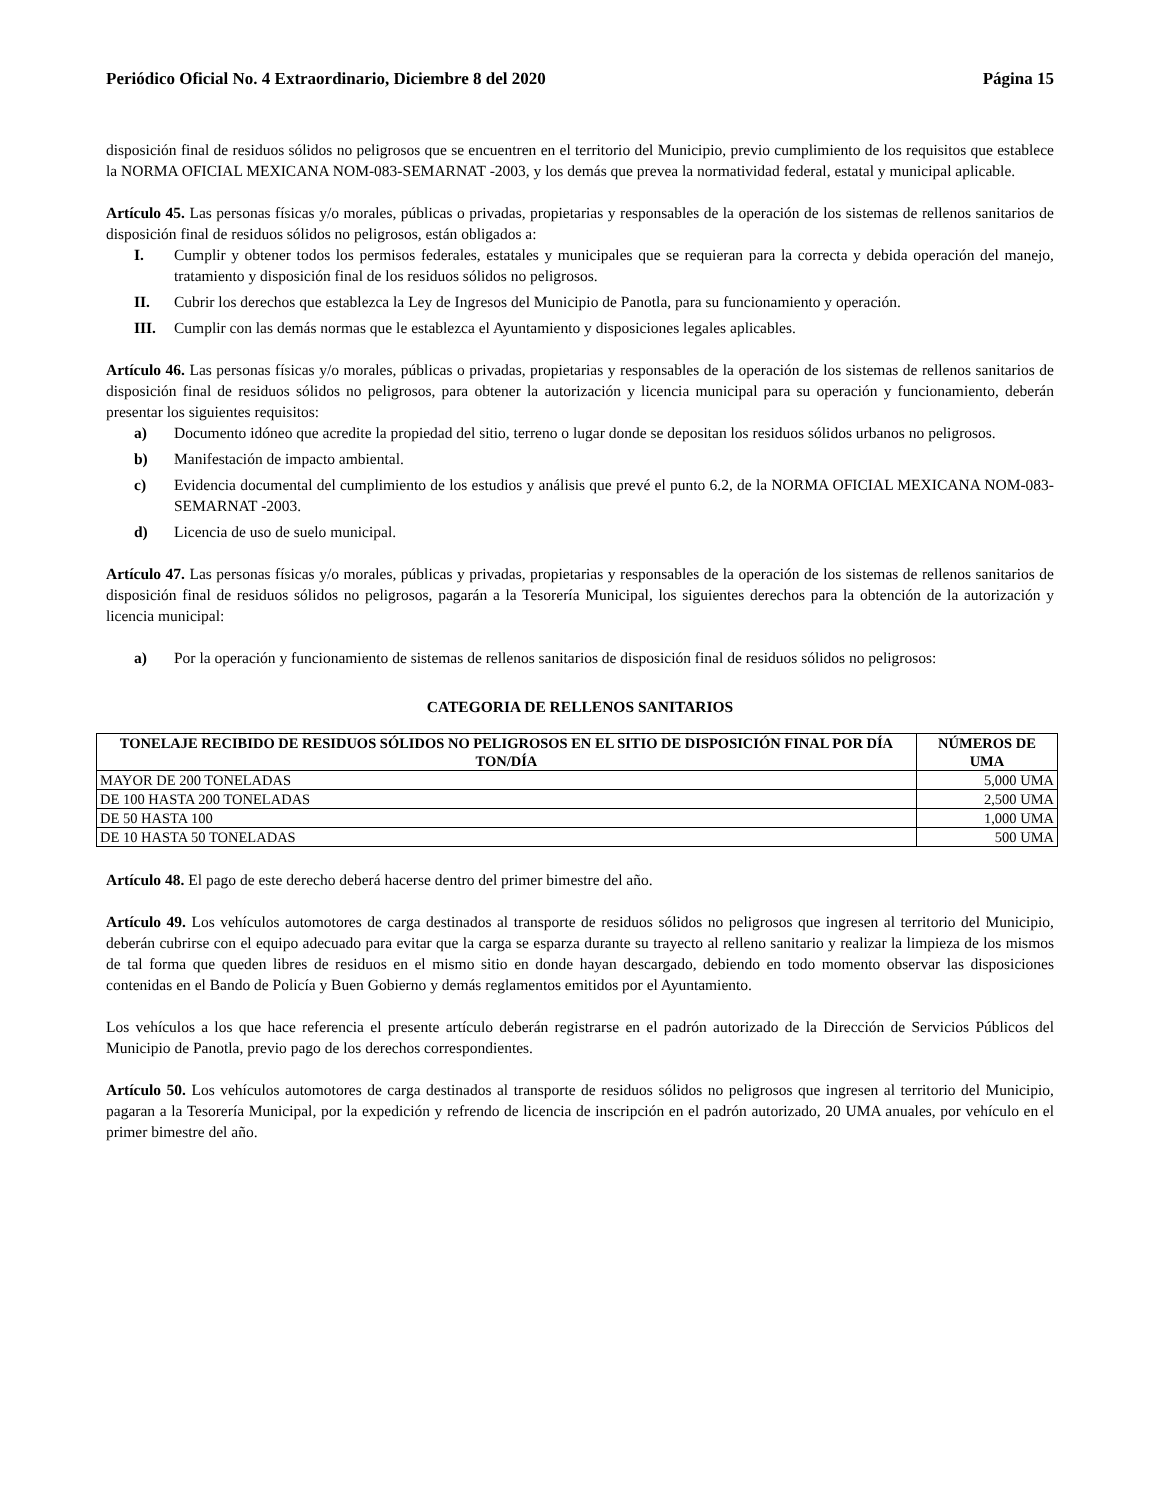Periódico Oficial No. 4 Extraordinario, Diciembre 8 del 2020 Página 15
disposición final de residuos sólidos no peligrosos que se encuentren en el territorio del Municipio, previo cumplimiento de los requisitos que establece la NORMA OFICIAL MEXICANA NOM-083-SEMARNAT -2003, y los demás que prevea la normatividad federal, estatal y municipal aplicable.
Artículo 45. Las personas físicas y/o morales, públicas o privadas, propietarias y responsables de la operación de los sistemas de rellenos sanitarios de disposición final de residuos sólidos no peligrosos, están obligados a:
I. Cumplir y obtener todos los permisos federales, estatales y municipales que se requieran para la correcta y debida operación del manejo, tratamiento y disposición final de los residuos sólidos no peligrosos.
II. Cubrir los derechos que establezca la Ley de Ingresos del Municipio de Panotla, para su funcionamiento y operación.
III. Cumplir con las demás normas que le establezca el Ayuntamiento y disposiciones legales aplicables.
Artículo 46. Las personas físicas y/o morales, públicas o privadas, propietarias y responsables de la operación de los sistemas de rellenos sanitarios de disposición final de residuos sólidos no peligrosos, para obtener la autorización y licencia municipal para su operación y funcionamiento, deberán presentar los siguientes requisitos:
a) Documento idóneo que acredite la propiedad del sitio, terreno o lugar donde se depositan los residuos sólidos urbanos no peligrosos.
b) Manifestación de impacto ambiental.
c) Evidencia documental del cumplimiento de los estudios y análisis que prevé el punto 6.2, de la NORMA OFICIAL MEXICANA NOM-083-SEMARNAT -2003.
d) Licencia de uso de suelo municipal.
Artículo 47. Las personas físicas y/o morales, públicas y privadas, propietarias y responsables de la operación de los sistemas de rellenos sanitarios de disposición final de residuos sólidos no peligrosos, pagarán a la Tesorería Municipal, los siguientes derechos para la obtención de la autorización y licencia municipal:
a) Por la operación y funcionamiento de sistemas de rellenos sanitarios de disposición final de residuos sólidos no peligrosos:
CATEGORIA DE RELLENOS SANITARIOS
| TONELAJE RECIBIDO DE RESIDUOS SÓLIDOS NO PELIGROSOS EN EL SITIO DE DISPOSICIÓN FINAL POR DÍA TON/DÍA | NÚMEROS DE UMA |
| --- | --- |
| MAYOR DE 200 TONELADAS | 5,000 UMA |
| DE 100 HASTA 200 TONELADAS | 2,500 UMA |
| DE 50 HASTA 100 | 1,000 UMA |
| DE 10 HASTA 50 TONELADAS | 500 UMA |
Artículo 48. El pago de este derecho deberá hacerse dentro del primer bimestre del año.
Artículo 49. Los vehículos automotores de carga destinados al transporte de residuos sólidos no peligrosos que ingresen al territorio del Municipio, deberán cubrirse con el equipo adecuado para evitar que la carga se esparza durante su trayecto al relleno sanitario y realizar la limpieza de los mismos de tal forma que queden libres de residuos en el mismo sitio en donde hayan descargado, debiendo en todo momento observar las disposiciones contenidas en el Bando de Policía y Buen Gobierno y demás reglamentos emitidos por el Ayuntamiento.
Los vehículos a los que hace referencia el presente artículo deberán registrarse en el padrón autorizado de la Dirección de Servicios Públicos del Municipio de Panotla, previo pago de los derechos correspondientes.
Artículo 50. Los vehículos automotores de carga destinados al transporte de residuos sólidos no peligrosos que ingresen al territorio del Municipio, pagaran a la Tesorería Municipal, por la expedición y refrendo de licencia de inscripción en el padrón autorizado, 20 UMA anuales, por vehículo en el primer bimestre del año.